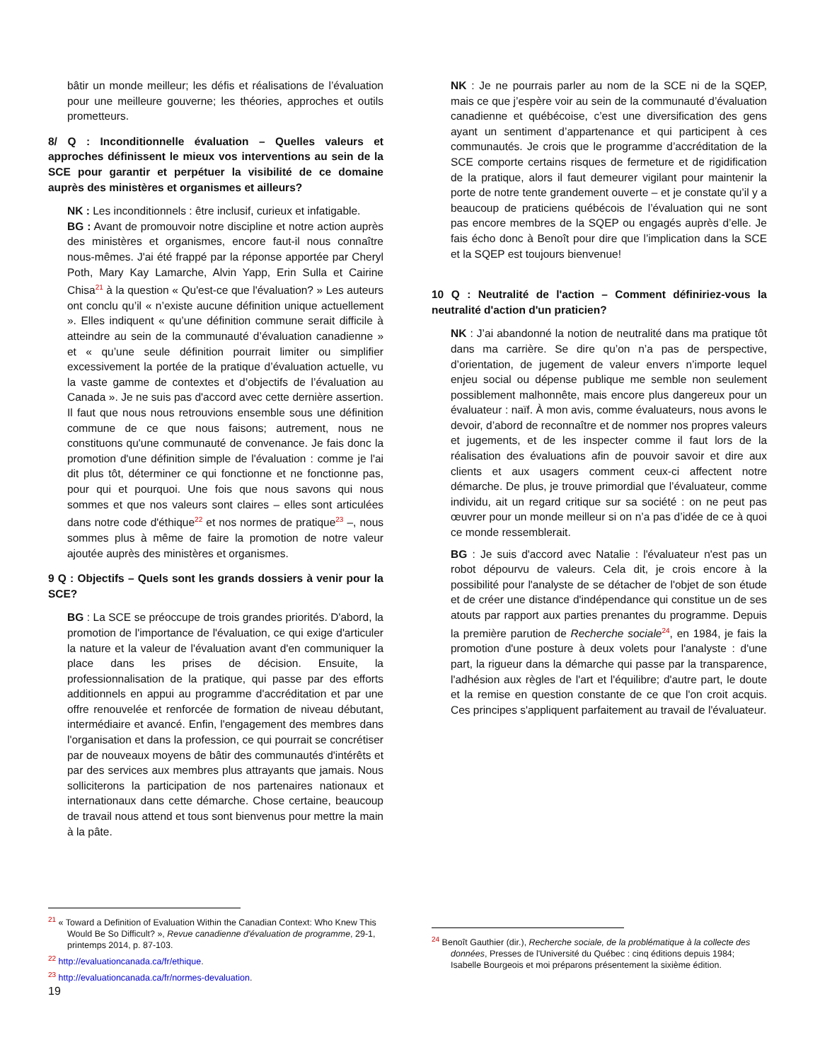bâtir un monde meilleur; les défis et réalisations de l’évaluation pour une meilleure gouverne; les théories, approches et outils prometteurs.
8/ Q : Inconditionnelle évaluation – Quelles valeurs et approches définissent le mieux vos interventions au sein de la SCE pour garantir et perpétuer la visibilité de ce domaine auprès des ministères et organismes et ailleurs?
NK : Les inconditionnels : être inclusif, curieux et infatigable.
BG : Avant de promouvoir notre discipline et notre action auprès des ministères et organismes, encore faut-il nous connaître nous-mêmes. J'ai été frappé par la réponse apportée par Cheryl Poth, Mary Kay Lamarche, Alvin Yapp, Erin Sulla et Cairine Chisa<sup>21</sup> à la question « Qu'est-ce que l'évaluation? » Les auteurs ont conclu qu’il « n’existe aucune définition unique actuellement ». Elles indiquent « qu’une définition commune serait difficile à atteindre au sein de la communauté d’évaluation canadienne » et « qu’une seule définition pourrait limiter ou simplifier excessivement la portée de la pratique d’évaluation actuelle, vu la vaste gamme de contextes et d’objectifs de l’évaluation au Canada ». Je ne suis pas d'accord avec cette dernière assertion. Il faut que nous nous retrouvions ensemble sous une définition commune de ce que nous faisons; autrement, nous ne constituons qu'une communauté de convenance. Je fais donc la promotion d'une définition simple de l'évaluation : comme je l'ai dit plus tôt, déterminer ce qui fonctionne et ne fonctionne pas, pour qui et pourquoi. Une fois que nous savons qui nous sommes et que nos valeurs sont claires – elles sont articulées dans notre code d'éthique<sup>22</sup> et nos normes de pratique<sup>23</sup> –, nous sommes plus à même de faire la promotion de notre valeur ajoutée auprès des ministères et organismes.
9 Q : Objectifs – Quels sont les grands dossiers à venir pour la SCE?
BG : La SCE se préoccupe de trois grandes priorités. D'abord, la promotion de l'importance de l'évaluation, ce qui exige d'articuler la nature et la valeur de l'évaluation avant d'en communiquer la place dans les prises de décision. Ensuite, la professionnalisation de la pratique, qui passe par des efforts additionnels en appui au programme d'accréditation et par une offre renouvelée et renforcée de formation de niveau débutant, intermédiaire et avancé. Enfin, l'engagement des membres dans l'organisation et dans la profession, ce qui pourrait se concrétiser par de nouveaux moyens de bâtir des communautés d'intérêts et par des services aux membres plus attrayants que jamais. Nous solliciterons la participation de nos partenaires nationaux et internationaux dans cette démarche. Chose certaine, beaucoup de travail nous attend et tous sont bienvenus pour mettre la main à la pâte.
NK : Je ne pourrais parler au nom de la SCE ni de la SQEP, mais ce que j’espère voir au sein de la communauté d’évaluation canadienne et québécoise, c’est une diversification des gens ayant un sentiment d’appartenance et qui participent à ces communautés. Je crois que le programme d’accréditation de la SCE comporte certains risques de fermeture et de rigidification de la pratique, alors il faut demeurer vigilant pour maintenir la porte de notre tente grandement ouverte – et je constate qu’il y a beaucoup de praticiens québécois de l’évaluation qui ne sont pas encore membres de la SQEP ou engagés auprès d’elle. Je fais écho donc à Benoît pour dire que l’implication dans la SCE et la SQEP est toujours bienvenue!
10 Q : Neutralité de l'action – Comment définiriez-vous la neutralité d'action d'un praticien?
NK : J’ai abandonné la notion de neutralité dans ma pratique tôt dans ma carrière. Se dire qu’on n’a pas de perspective, d’orientation, de jugement de valeur envers n’importe lequel enjeu social ou dépense publique me semble non seulement possiblement malhonnête, mais encore plus dangereux pour un évaluateur : naïf. À mon avis, comme évaluateurs, nous avons le devoir, d’abord de reconnaître et de nommer nos propres valeurs et jugements, et de les inspecter comme il faut lors de la réalisation des évaluations afin de pouvoir savoir et dire aux clients et aux usagers comment ceux-ci affectent notre démarche. De plus, je trouve primordial que l’évaluateur, comme individu, ait un regard critique sur sa société : on ne peut pas œuvrer pour un monde meilleur si on n’a pas d’idée de ce à quoi ce monde ressemblerait.
BG : Je suis d'accord avec Natalie : l'évaluateur n'est pas un robot dépourvu de valeurs. Cela dit, je crois encore à la possibilité pour l'analyste de se détacher de l'objet de son étude et de créer une distance d'indépendance qui constitue un de ses atouts par rapport aux parties prenantes du programme. Depuis la première parution de Recherche sociale<sup>24</sup>, en 1984, je fais la promotion d'une posture à deux volets pour l'analyste : d'une part, la rigueur dans la démarche qui passe par la transparence, l'adhésion aux règles de l'art et l'équilibre; d'autre part, le doute et la remise en question constante de ce que l'on croit acquis. Ces principes s'appliquent parfaitement au travail de l'évaluateur.
<sup>21</sup> « Toward a Definition of Evaluation Within the Canadian Context: Who Knew This Would Be So Difficult? », Revue canadienne d'évaluation de programme, 29-1, printemps 2014, p. 87-103.
<sup>22</sup> http://evaluationcanada.ca/fr/ethique.
<sup>23</sup> http://evaluationcanada.ca/fr/normes-devaluation.
19
<sup>24</sup> Benoît Gauthier (dir.), Recherche sociale, de la problématique à la collecte des données, Presses de l'Université du Québec : cinq éditions depuis 1984; Isabelle Bourgeois et moi préparons présentement la sixième édition.